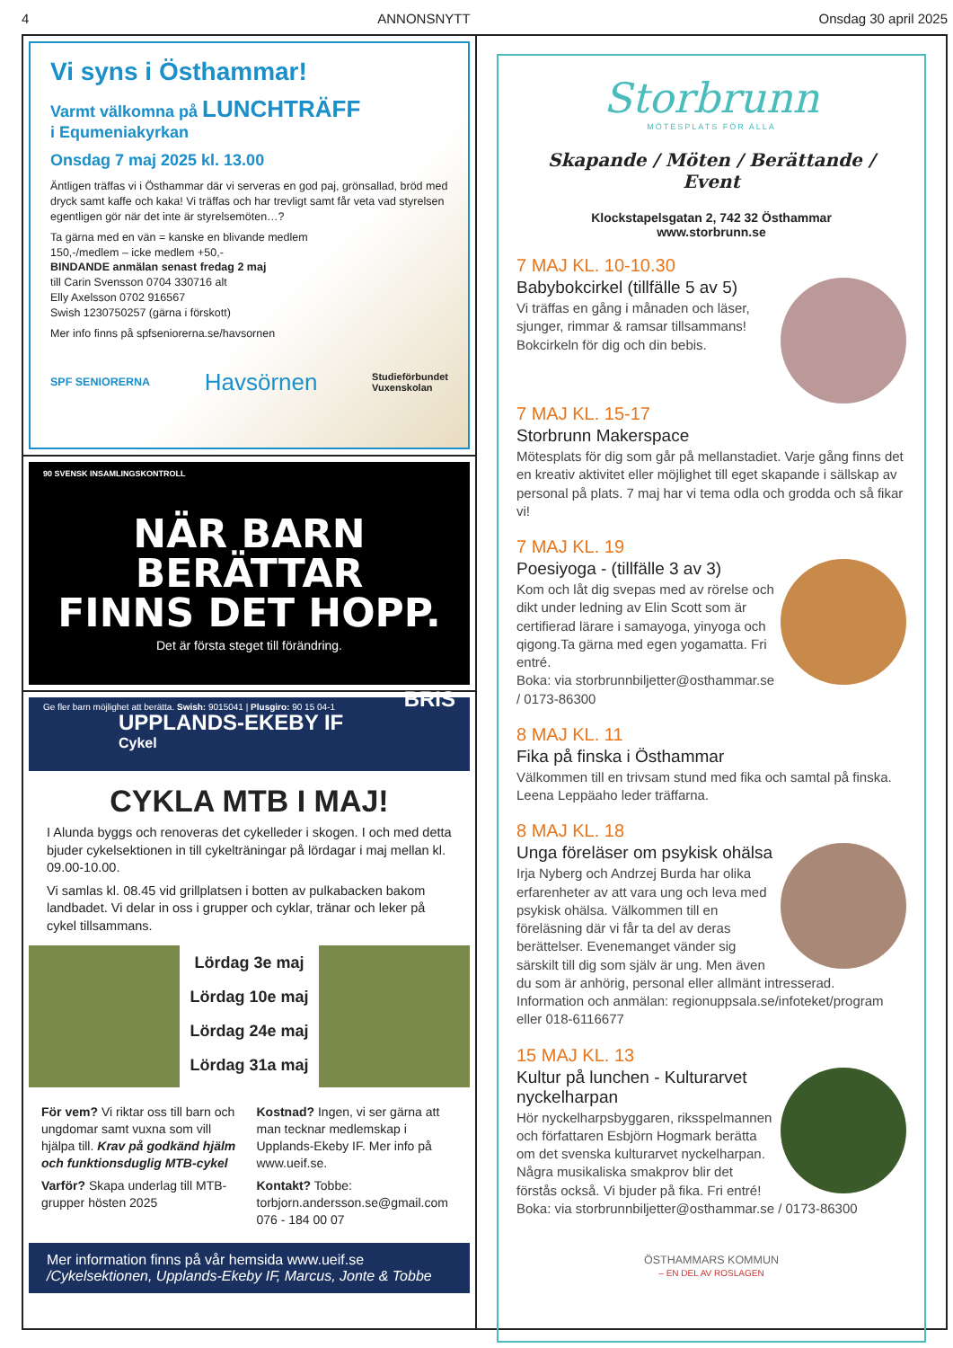4 ANNONSNYTT Onsdag 30 april 2025
Vi syns i Östhammar!
Varmt välkomna på LUNCHTRÄFF
i Equmeniakyrkan
Onsdag 7 maj 2025 kl. 13.00
Äntligen träffas vi i Östhammar där vi serveras en god paj, grönsallad, bröd med dryck samt kaffe och kaka! Vi träffas och har trevligt samt får veta vad styrelsen egentligen gör när det inte är styrelsemöten…?
Ta gärna med en vän = kanske en blivande medlem
150,-/medlem – icke medlem +50,-
BINDANDE anmälan senast fredag 2 maj
till Carin Svensson 0704 330716 alt
Elly Axelsson 0702 916567
Swish 1230750257 (gärna i förskott)
Mer info finns på spfseniorerna.se/havsornen
SPF SENIORERNA Havsörnen Studieförbundet
Vuxenskolan
90 SVENSK INSAMLINGSKONTROLL
NÄR BARN BERÄTTAR
FINNS DET HOPP.
Det är första steget till förändring.
Ge fler barn möjlighet att berätta. Swish: 9015041 | Plusgiro: 90 15 04-1 BRIS
UPPLANDS-EKEBY IF
Cykel
CYKLA MTB I MAJ!
I Alunda byggs och renoveras det cykelleder i skogen. I och med detta bjuder cykelsektionen in till cykelträningar på lördagar i maj mellan kl. 09.00-10.00.
Vi samlas kl. 08.45 vid grillplatsen i botten av pulkabacken bakom landbadet. Vi delar in oss i grupper och cyklar, tränar och leker på cykel tillsammans.
Lördag 3e maj
Lördag 10e maj
Lördag 24e maj
Lördag 31a maj
För vem? Vi riktar oss till barn och ungdomar samt vuxna som vill hjälpa till. Krav på godkänd hjälm och funktionsduglig MTB-cykel
Varför? Skapa underlag till MTB-grupper hösten 2025
Kostnad? Ingen, vi ser gärna att man tecknar medlemskap i Upplands-Ekeby IF. Mer info på www.ueif.se.
Kontakt? Tobbe: torbjorn.andersson.se@gmail.com 076 - 184 00 07
Mer information finns på vår hemsida www.ueif.se
/Cykelsektionen, Upplands-Ekeby IF, Marcus, Jonte & Tobbe
Storbrunn
MÖTESPLATS FÖR ALLA
Skapande / Möten / Berättande / Event
Klockstapelsgatan 2, 742 32 Östhammar
www.storbrunn.se
7 MAJ KL. 10-10.30
Babybokcirkel (tillfälle 5 av 5)
Vi träffas en gång i månaden och läser, sjunger, rimmar & ramsar tillsammans! Bokcirkeln för dig och din bebis.
7 MAJ KL. 15-17
Storbrunn Makerspace
Mötesplats för dig som går på mellanstadiet. Varje gång finns det en kreativ aktivitet eller möjlighet till eget skapande i sällskap av personal på plats. 7 maj har vi tema odla och grodda och så fikar vi!
7 MAJ KL. 19
Poesiyoga - (tillfälle 3 av 3)
Kom och låt dig svepas med av rörelse och dikt under ledning av Elin Scott som är certifierad lärare i samayoga, yinyoga och qigong.Ta gärna med egen yogamatta. Fri entré.
Boka: via storbrunnbiljetter@osthammar.se / 0173-86300
8 MAJ KL. 11
Fika på finska i Östhammar
Välkommen till en trivsam stund med fika och samtal på finska. Leena Leppäaho leder träffarna.
8 MAJ KL. 18
Unga föreläser om psykisk ohälsa
Irja Nyberg och Andrzej Burda har olika erfarenheter av att vara ung och leva med psykisk ohälsa. Välkommen till en föreläsning där vi får ta del av deras berättelser. Evenemanget vänder sig särskilt till dig som själv är ung. Men även du som är anhörig, personal eller allmänt intresserad.
Information och anmälan: regionuppsala.se/infoteket/program eller 018-6116677
15 MAJ KL. 13
Kultur på lunchen - Kulturarvet nyckelharpan
Hör nyckelharpsbyggaren, riksspelmannen och författaren Esbjörn Hogmark berätta om det svenska kulturarvet nyckelharpan. Några musikaliska smakprov blir det förstås också. Vi bjuder på fika. Fri entré!
Boka: via storbrunnbiljetter@osthammar.se / 0173-86300
ÖSTHAMMARS KOMMUN
– EN DEL AV ROSLAGEN